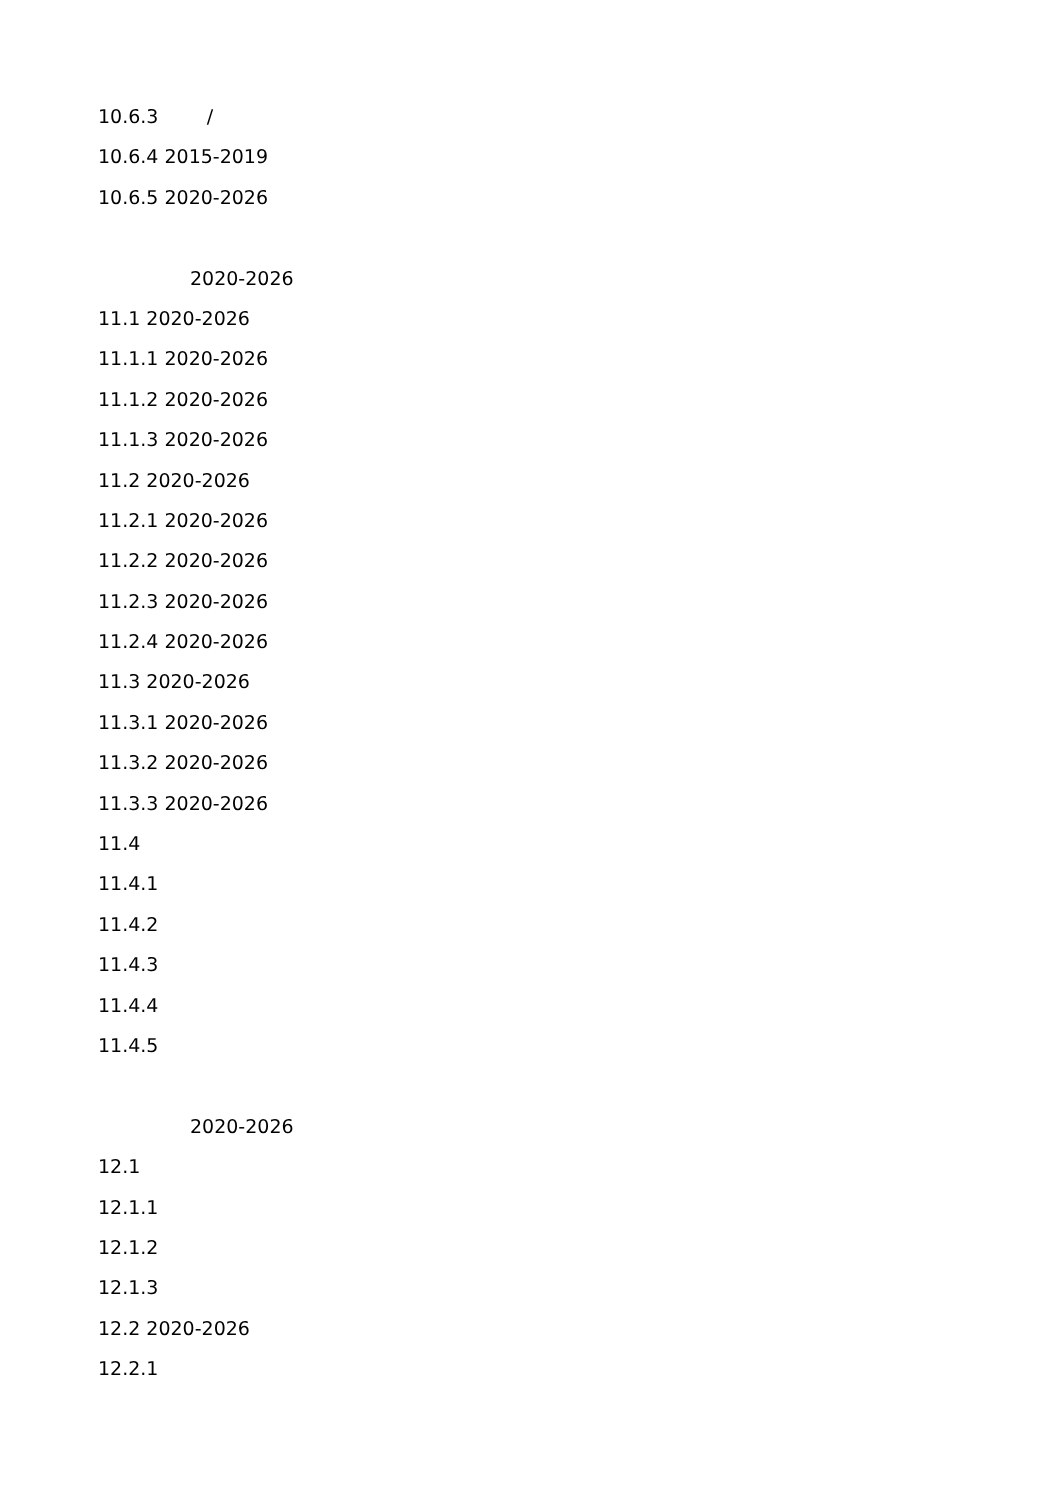10.6.3 /
10.6.4 2015-2019
10.6.5 2020-2026
2020-2026
11.1 2020-2026
11.1.1 2020-2026
11.1.2 2020-2026
11.1.3 2020-2026
11.2 2020-2026
11.2.1 2020-2026
11.2.2 2020-2026
11.2.3 2020-2026
11.2.4 2020-2026
11.3 2020-2026
11.3.1 2020-2026
11.3.2 2020-2026
11.3.3 2020-2026
11.4
11.4.1
11.4.2
11.4.3
11.4.4
11.4.5
2020-2026
12.1
12.1.1
12.1.2
12.1.3
12.2 2020-2026
12.2.1